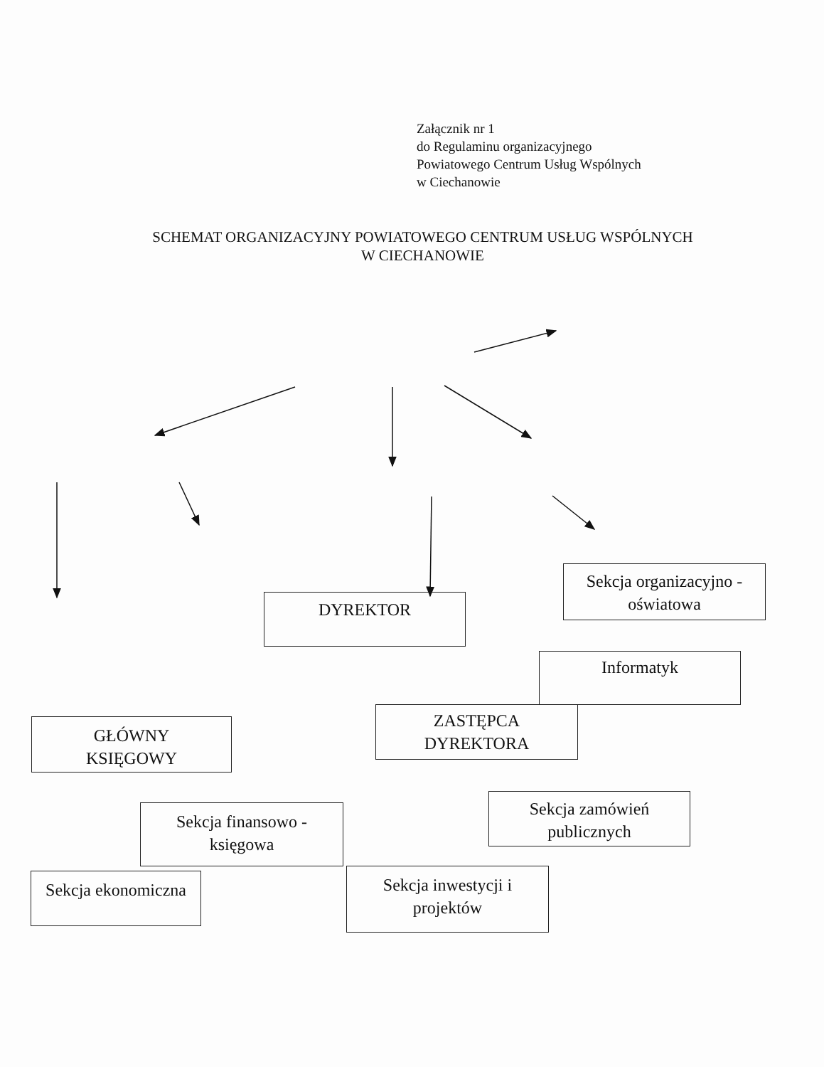Załącznik nr 1
do Regulaminu organizacyjnego
Powiatowego Centrum Usług Wspólnych
w Ciechanowie
SCHEMAT ORGANIZACYJNY POWIATOWEGO CENTRUM USŁUG WSPÓLNYCH
W CIECHANOWIE
DYREKTOR
Sekcja organizacyjno -
oświatowa
Informatyk
GŁÓWNY
KSIĘGOWY
ZASTĘPCA
DYREKTORA
Sekcja zamówień
publicznych
Sekcja finansowo -
księgowa
Sekcja ekonomiczna
Sekcja inwestycji i
projektów